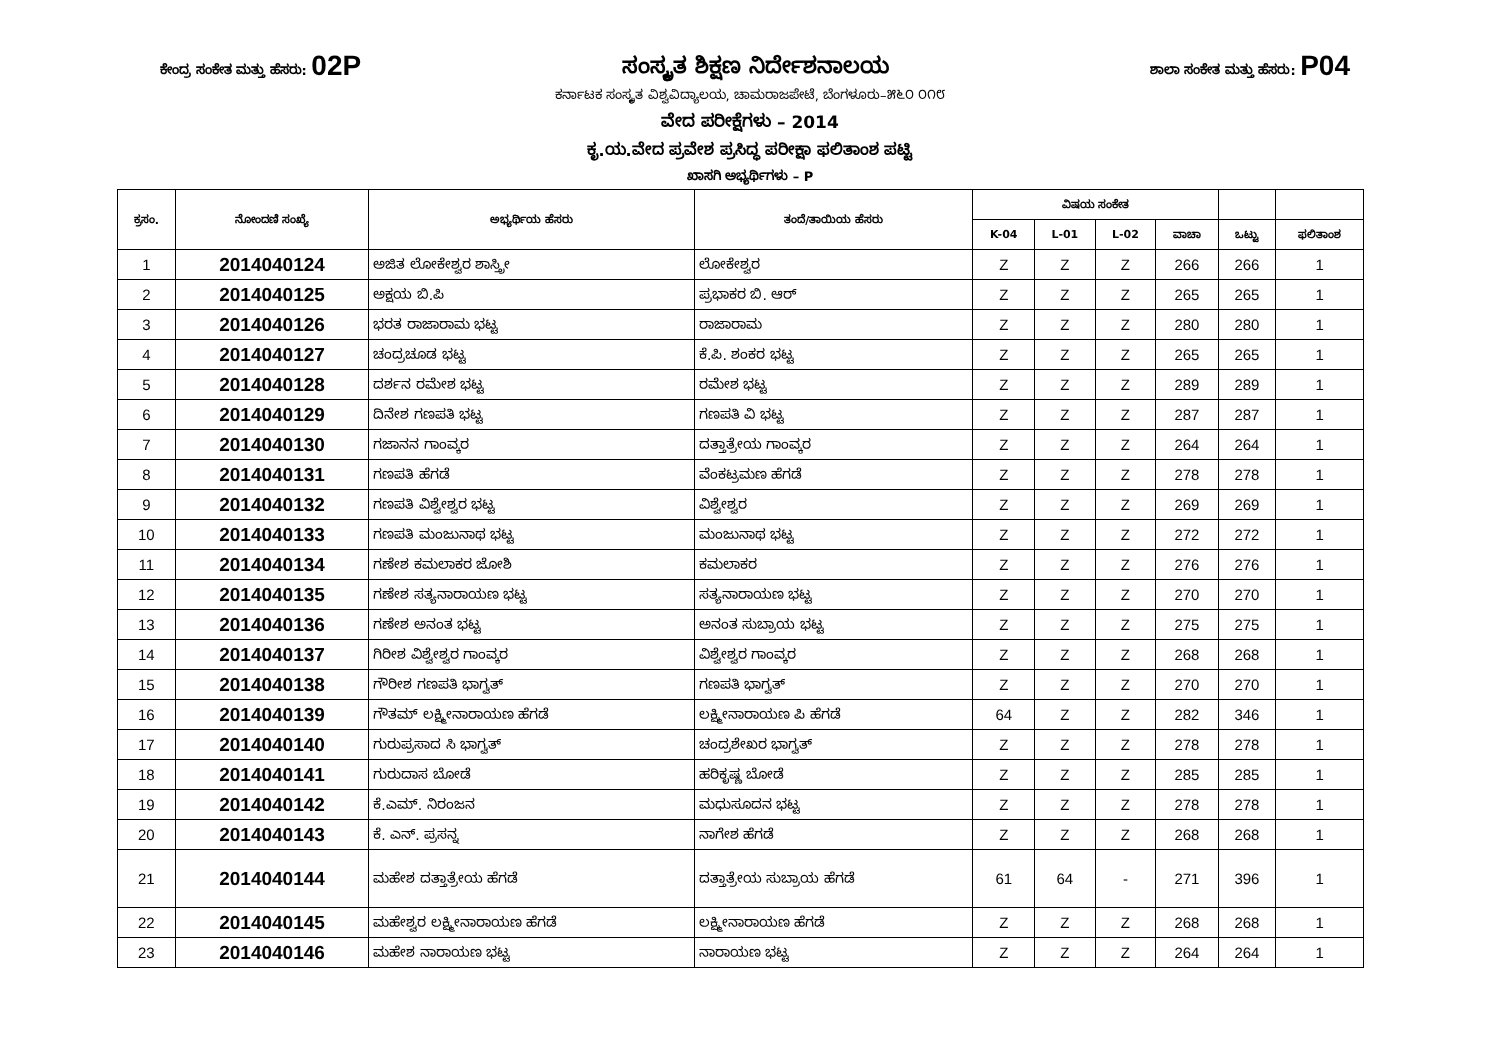ಕೇಂದ್ರ ಸಂಕೇತ ಮತ್ತು ಹೆಸರು: 02P ಸಂಸ್ಕೃತ ಶಿಕ್ಷಣ ನಿರ್ದೇಶನಾಲಯ ಶಾಲಾ ಸಂಕೇತ ಮತ್ತು ಹೆಸರು: P04
ಕರ್ನಾಟಕ ಸಂಸ್ಕೃತ ವಿಶ್ವವಿದ್ಯಾಲಯ, ಚಾಮರಾಜಪೇಟೆ, ಬೆಂಗಳೂರು–೫೬೦ ೦೧೮
ವೇದ ಪರೀಕ್ಷೆಗಳು – 2014
ಕೃ.ಯ.ವೇದ ಪ್ರವೇಶ ಪ್ರಸಿದ್ಧ ಪರೀಕ್ಷಾ ಫಲಿತಾಂಶ ಪಟ್ಟಿ
ಖಾಸಗಿ ಅಭ್ಯರ್ಥಿಗಳು – P
| ಕ್ರಸಂ. | ನೋಂದಣಿ ಸಂಖ್ಯೆ | ಅಭ್ಯರ್ಥಿಯ ಹೆಸರು | ತಂದೆ/ತಾಯಿಯ ಹೆಸರು | ವಿಷಯ ಸಂಕೇತ | | | | | |
| --- | --- | --- | --- | --- | --- | --- | --- | --- | --- |
| | | | | K-04 | L-01 | L-02 | ವಾಚಾ | ಒಟ್ಟು | ಫಲಿತಾಂಶ |
| 1 | 2014040124 | ಅಜಿತ ಲೋಕೇಶ್ವರ ಶಾಸ್ತ್ರೀ | ಲೋಕೇಶ್ವರ | Z | Z | Z | 266 | 266 | 1 |
| 2 | 2014040125 | ಅಕ್ಷಯ ಬಿ.ಪಿ | ಪ್ರಭಾಕರ ಬಿ. ಆರ್ | Z | Z | Z | 265 | 265 | 1 |
| 3 | 2014040126 | ಭರತ ರಾಜಾರಾಮ ಭಟ್ಟ | ರಾಜಾರಾಮ | Z | Z | Z | 280 | 280 | 1 |
| 4 | 2014040127 | ಚಂದ್ರಚೂಡ ಭಟ್ಟ | ಕೆ.ಪಿ. ಶಂಕರ ಭಟ್ಟ | Z | Z | Z | 265 | 265 | 1 |
| 5 | 2014040128 | ದರ್ಶನ ರಮೇಶ ಭಟ್ಟ | ರಮೇಶ ಭಟ್ಟ | Z | Z | Z | 289 | 289 | 1 |
| 6 | 2014040129 | ದಿನೇಶ ಗಣಪತಿ ಭಟ್ಟ | ಗಣಪತಿ ವಿ ಭಟ್ಟ | Z | Z | Z | 287 | 287 | 1 |
| 7 | 2014040130 | ಗಜಾನನ ಗಾಂವ್ಕರ | ದತ್ತಾತ್ರೇಯ ಗಾಂವ್ಕರ | Z | Z | Z | 264 | 264 | 1 |
| 8 | 2014040131 | ಗಣಪತಿ ಹೆಗಡೆ | ವೆಂಕಟ್ರಮಣ ಹೆಗಡೆ | Z | Z | Z | 278 | 278 | 1 |
| 9 | 2014040132 | ಗಣಪತಿ ವಿಶ್ವೇಶ್ವರ ಭಟ್ಟ | ವಿಶ್ವೇಶ್ವರ | Z | Z | Z | 269 | 269 | 1 |
| 10 | 2014040133 | ಗಣಪತಿ ಮಂಜುನಾಥ ಭಟ್ಟ | ಮಂಜುನಾಥ ಭಟ್ಟ | Z | Z | Z | 272 | 272 | 1 |
| 11 | 2014040134 | ಗಣೇಶ ಕಮಲಾಕರ ಜೋಶಿ | ಕಮಲಾಕರ | Z | Z | Z | 276 | 276 | 1 |
| 12 | 2014040135 | ಗಣೇಶ ಸತ್ಯನಾರಾಯಣ ಭಟ್ಟ | ಸತ್ಯನಾರಾಯಣ ಭಟ್ಟ | Z | Z | Z | 270 | 270 | 1 |
| 13 | 2014040136 | ಗಣೇಶ ಅನಂತ ಭಟ್ಟ | ಅನಂತ ಸುಬ್ರಾಯ ಭಟ್ಟ | Z | Z | Z | 275 | 275 | 1 |
| 14 | 2014040137 | ಗಿರೀಶ ವಿಶ್ವೇಶ್ವರ ಗಾಂವ್ಕರ | ವಿಶ್ವೇಶ್ವರ ಗಾಂವ್ಕರ | Z | Z | Z | 268 | 268 | 1 |
| 15 | 2014040138 | ಗೌರೀಶ ಗಣಪತಿ ಭಾಗ್ವತ್ | ಗಣಪತಿ ಭಾಗ್ವತ್ | Z | Z | Z | 270 | 270 | 1 |
| 16 | 2014040139 | ಗೌತಮ್ ಲಕ್ಷ್ಮೀನಾರಾಯಣ ಹೆಗಡೆ | ಲಕ್ಷ್ಮೀನಾರಾಯಣ ಪಿ ಹೆಗಡೆ | 64 | Z | Z | 282 | 346 | 1 |
| 17 | 2014040140 | ಗುರುಪ್ರಸಾದ ಸಿ ಭಾಗ್ವತ್ | ಚಂದ್ರಶೇಖರ ಭಾಗ್ವತ್ | Z | Z | Z | 278 | 278 | 1 |
| 18 | 2014040141 | ಗುರುದಾಸ ಬೋಡೆ | ಹರಿಕೃಷ್ಣ ಬೋಡೆ | Z | Z | Z | 285 | 285 | 1 |
| 19 | 2014040142 | ಕೆ.ಎಮ್. ನಿರಂಜನ | ಮಧುಸೂದನ ಭಟ್ಟ | Z | Z | Z | 278 | 278 | 1 |
| 20 | 2014040143 | ಕೆ. ಎನ್. ಪ್ರಸನ್ನ | ನಾಗೇಶ ಹೆಗಡೆ | Z | Z | Z | 268 | 268 | 1 |
| 21 | 2014040144 | ಮಹೇಶ ದತ್ತಾತ್ರೇಯ ಹೆಗಡೆ | ದತ್ತಾತ್ರೇಯ ಸುಬ್ರಾಯ ಹೆಗಡೆ | 61 | 64 | - | 271 | 396 | 1 |
| 22 | 2014040145 | ಮಹೇಶ್ವರ ಲಕ್ಷ್ಮೀನಾರಾಯಣ ಹೆಗಡೆ | ಲಕ್ಷ್ಮೀನಾರಾಯಣ ಹೆಗಡೆ | Z | Z | Z | 268 | 268 | 1 |
| 23 | 2014040146 | ಮಹೇಶ ನಾರಾಯಣ ಭಟ್ಟ | ನಾರಾಯಣ ಭಟ್ಟ | Z | Z | Z | 264 | 264 | 1 |